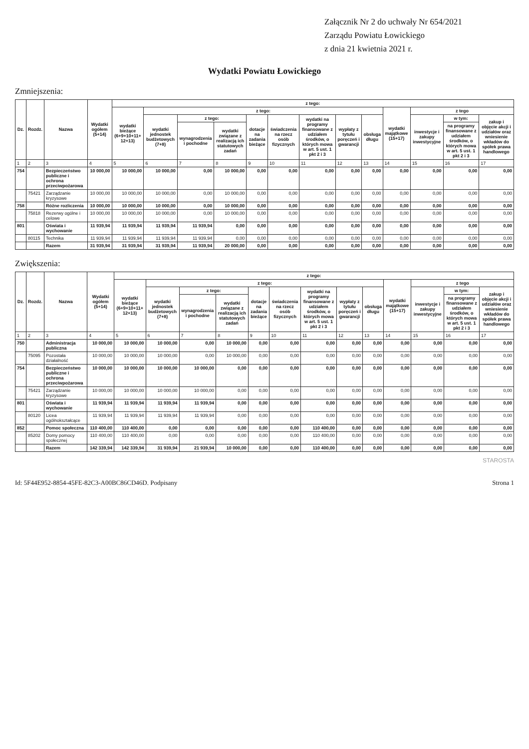Załącznik Nr 2 do uchwały Nr 654/2021
Zarządu Powiatu Łowickiego
z dnia 21 kwietnia 2021 r.
Wydatki Powiatu Łowickiego
Zmniejszenia:
| Dz. | Rozdz. | Nazwa | Wydatki ogółem (5+14) | z tego: | | | | | | | | | | | | |
| --- | --- | --- | --- | --- | --- | --- | --- | --- | --- | --- | --- | --- | --- | --- | --- | --- |
| | | | | wydatki bieżące (6+9+10+11+ 12+13) | z tego: | | | | | | | | wydatki majątkowe (15+17) | z tego | | |
| | | | | | wydatki jednostek budżetowych (7+8) | z tego: | | dotacje na zadania bieżące | świadczenia na rzecz osób fizycznych | wydatki na programy finansowane z udziałem środków, o których mowa w art. 5 ust. 1 pkt 2 i 3 | wypłaty z tytułu poręczeń i gwarancji | obsługa długu | | inwestycje i zakupy inwestycyjne | w tym: | zakup i objęcie akcji i udziałów oraz wniesienie wkładów do spółek prawa handlowego |
| | | | | | | wynagrodzenia i pochodne | wydatki związane z realizacją ich statutowych zadań | | | | | | | | na programy finansowane z udziałem środków, o których mowa w art. 5 ust. 1 pkt 2 i 3 | |
| 1 | 2 | 3 | 4 | 5 | 6 | 7 | 8 | 9 | 10 | 11 | 12 | 13 | 14 | 15 | 16 | 17 |
| 754 | | Bezpieczeństwo publiczne i ochrona przeciwpożarowa | 10 000,00 | 10 000,00 | 10 000,00 | 0,00 | 10 000,00 | 0,00 | 0,00 | 0,00 | 0,00 | 0,00 | 0,00 | 0,00 | 0,00 | 0,00 |
| | 75421 | Zarządzanie kryzysowe | 10 000,00 | 10 000,00 | 10 000,00 | 0,00 | 10 000,00 | 0,00 | 0,00 | 0,00 | 0,00 | 0,00 | 0,00 | 0,00 | 0,00 | 0,00 |
| 758 | | Różne rozliczenia | 10 000,00 | 10 000,00 | 10 000,00 | 0,00 | 10 000,00 | 0,00 | 0,00 | 0,00 | 0,00 | 0,00 | 0,00 | 0,00 | 0,00 | 0,00 |
| | 75818 | Rezerwy ogólne i celowe | 10 000,00 | 10 000,00 | 10 000,00 | 0,00 | 10 000,00 | 0,00 | 0,00 | 0,00 | 0,00 | 0,00 | 0,00 | 0,00 | 0,00 | 0,00 |
| 801 | | Oświata i wychowanie | 11 939,94 | 11 939,94 | 11 939,94 | 11 939,94 | 0,00 | 0,00 | 0,00 | 0,00 | 0,00 | 0,00 | 0,00 | 0,00 | 0,00 | 0,00 |
| | 80115 | Technika | 11 939,94 | 11 939,94 | 11 939,94 | 11 939,94 | 0,00 | 0,00 | 0,00 | 0,00 | 0,00 | 0,00 | 0,00 | 0,00 | 0,00 | 0,00 |
| | | Razem | 31 939,94 | 31 939,94 | 31 939,94 | 11 939,94 | 20 000,00 | 0,00 | 0,00 | 0,00 | 0,00 | 0,00 | 0,00 | 0,00 | 0,00 | 0,00 |
Zwiększenia:
| Dz. | Rozdz. | Nazwa | Wydatki ogółem (5+14) | z tego: | | | | | | | | | | | | |
| --- | --- | --- | --- | --- | --- | --- | --- | --- | --- | --- | --- | --- | --- | --- | --- | --- |
| | | | | wydatki bieżące (6+9+10+11+ 12+13) | z tego: | | | | | | | | wydatki majątkowe (15+17) | z tego | | |
| | | | | | wydatki jednostek budżetowych (7+8) | z tego: | | dotacje na zadania bieżące | świadczenia na rzecz osób fizycznych | wydatki na programy finansowane z udziałem środków, o których mowa w art. 5 ust. 1 pkt 2 i 3 | wypłaty z tytułu poręczeń i gwarancji | obsługa długu | | inwestycje i zakupy inwestycyjne | w tym: | zakup i objęcie akcji i udziałów oraz wniesienie wkładów do spółek prawa handlowego |
| | | | | | | wynagrodzenia i pochodne | wydatki związane z realizacją ich statutowych zadań | | | | | | | | na programy finansowane z udziałem środków, o których mowa w art. 5 ust. 1 pkt 2 i 3 | |
| 1 | 2 | 3 | 4 | 5 | 6 | 7 | 8 | 9 | 10 | 11 | 12 | 13 | 14 | 15 | 16 | 17 |
| 750 | | Administracja publiczna | 10 000,00 | 10 000,00 | 10 000,00 | 0,00 | 10 000,00 | 0,00 | 0,00 | 0,00 | 0,00 | 0,00 | 0,00 | 0,00 | 0,00 | 0,00 |
| | 75095 | Pozostała działalność | 10 000,00 | 10 000,00 | 10 000,00 | 0,00 | 10 000,00 | 0,00 | 0,00 | 0,00 | 0,00 | 0,00 | 0,00 | 0,00 | 0,00 | 0,00 |
| 754 | | Bezpieczeństwo publiczne i ochrona przeciwpożarowa | 10 000,00 | 10 000,00 | 10 000,00 | 10 000,00 | 0,00 | 0,00 | 0,00 | 0,00 | 0,00 | 0,00 | 0,00 | 0,00 | 0,00 | 0,00 |
| | 75421 | Zarządzanie kryzysowe | 10 000,00 | 10 000,00 | 10 000,00 | 10 000,00 | 0,00 | 0,00 | 0,00 | 0,00 | 0,00 | 0,00 | 0,00 | 0,00 | 0,00 | 0,00 |
| 801 | | Oświata i wychowanie | 11 939,94 | 11 939,94 | 11 939,94 | 11 939,94 | 0,00 | 0,00 | 0,00 | 0,00 | 0,00 | 0,00 | 0,00 | 0,00 | 0,00 | 0,00 |
| | 80120 | Licea ogólnokształcące | 11 939,94 | 11 939,94 | 11 939,94 | 11 939,94 | 0,00 | 0,00 | 0,00 | 0,00 | 0,00 | 0,00 | 0,00 | 0,00 | 0,00 | 0,00 |
| 852 | | Pomoc społeczna | 110 400,00 | 110 400,00 | 0,00 | 0,00 | 0,00 | 0,00 | 0,00 | 110 400,00 | 0,00 | 0,00 | 0,00 | 0,00 | 0,00 | 0,00 |
| | 85202 | Domy pomocy społecznej | 110 400,00 | 110 400,00 | 0,00 | 0,00 | 0,00 | 0,00 | 0,00 | 110 400,00 | 0,00 | 0,00 | 0,00 | 0,00 | 0,00 | 0,00 |
| | | Razem | 142 339,94 | 142 339,94 | 31 939,94 | 21 939,94 | 10 000,00 | 0,00 | 0,00 | 110 400,00 | 0,00 | 0,00 | 0,00 | 0,00 | 0,00 | 0,00 |
STAROSTA
Id: 5F44E952-8854-45FE-82C3-A00BC86CD46D. Podpisany Strona 1